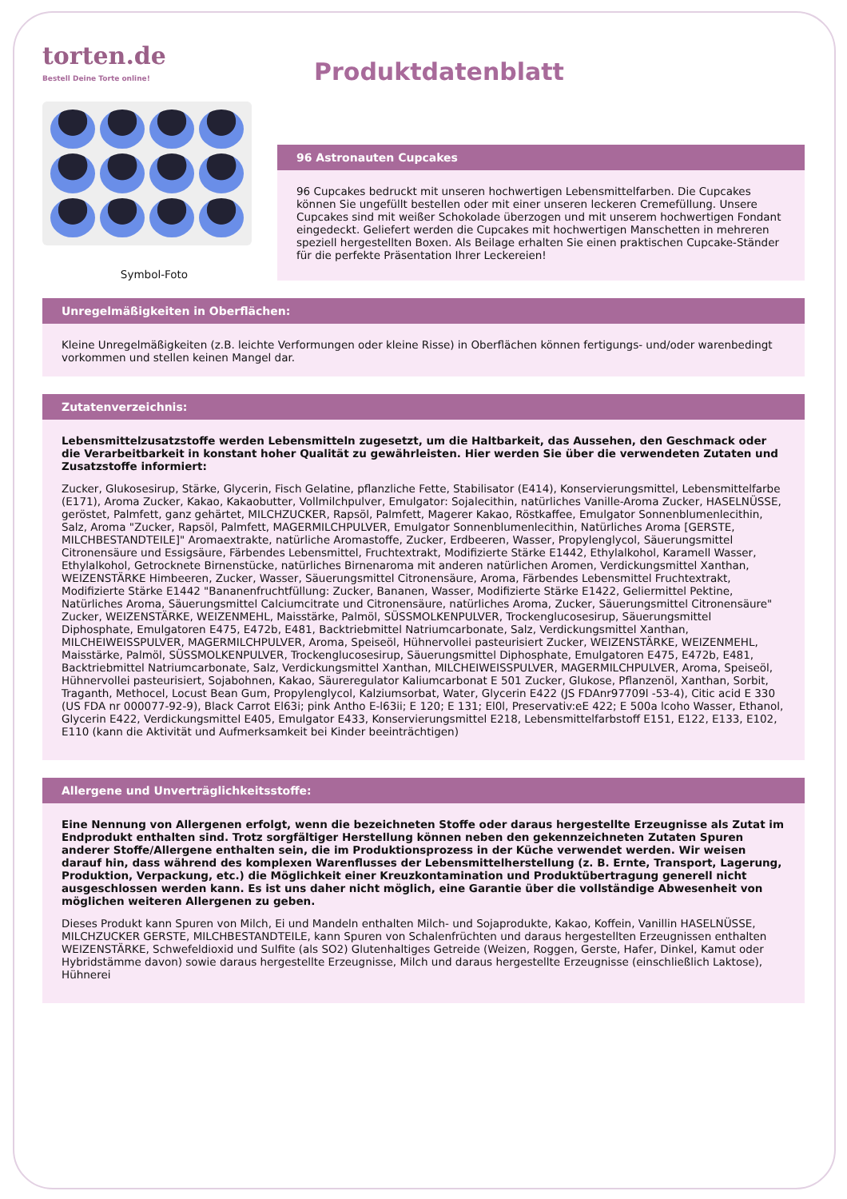torten.de
Bestell Deine Torte online!
Produktdatenblatt
Symbol-Foto
96 Astronauten Cupcakes
96 Cupcakes bedruckt mit unseren hochwertigen Lebensmittelfarben. Die Cupcakes können Sie ungefüllt bestellen oder mit einer unseren leckeren Cremefüllung. Unsere Cupcakes sind mit weißer Schokolade überzogen und mit unserem hochwertigen Fondant eingedeckt. Geliefert werden die Cupcakes mit hochwertigen Manschetten in mehreren speziell hergestellten Boxen. Als Beilage erhalten Sie einen praktischen Cupcake-Ständer für die perfekte Präsentation Ihrer Leckereien!
Unregelmäßigkeiten in Oberflächen:
Kleine Unregelmäßigkeiten (z.B. leichte Verformungen oder kleine Risse) in Oberflächen können fertigungs- und/oder warenbedingt vorkommen und stellen keinen Mangel dar.
Zutatenverzeichnis:
Lebensmittelzusatzstoffe werden Lebensmitteln zugesetzt, um die Haltbarkeit, das Aussehen, den Geschmack oder die Verarbeitbarkeit in konstant hoher Qualität zu gewährleisten. Hier werden Sie über die verwendeten Zutaten und Zusatzstoffe informiert:
Zucker, Glukosesirup, Stärke, Glycerin, Fisch Gelatine, pflanzliche Fette, Stabilisator (E414), Konservierungsmittel, Lebensmittelfarbe (E171), Aroma Zucker, Kakao, Kakaobutter, Vollmilchpulver, Emulgator: Sojalecithin, natürliches Vanille-Aroma Zucker, HASELNÜSSE, geröstet, Palmfett, ganz gehärtet, MILCHZUCKER, Rapsöl, Palmfett, Magerer Kakao, Röstkaffee, Emulgator Sonnenblumenlecithin, Salz, Aroma "Zucker, Rapsöl, Palmfett, MAGERMILCHPULVER, Emulgator Sonnenblumenlecithin, Natürliches Aroma [GERSTE, MILCHBESTANDTEILE]" Aromaextrakte, natürliche Aromastoffe, Zucker, Erdbeeren, Wasser, Propylenglycol, Säuerungsmittel Citronensäure und Essigsäure, Färbendes Lebensmittel, Fruchtextrakt, Modifizierte Stärke E1442, Ethylalkohol, Karamell Wasser, Ethylalkohol, Getrocknete Birnenstücke, natürliches Birnenaroma mit anderen natürlichen Aromen, Verdickungsmittel Xanthan, WEIZENSTÄRKE Himbeeren, Zucker, Wasser, Säuerungsmittel Citronensäure, Aroma, Färbendes Lebensmittel Fruchtextrakt, Modifizierte Stärke E1442 "Bananenfruchtfüllung: Zucker, Bananen, Wasser, Modifizierte Stärke E1422, Geliermittel Pektine, Natürliches Aroma, Säuerungsmittel Calciumcitrate und Citronensäure, natürliches Aroma, Zucker, Säuerungsmittel Citronensäure" Zucker, WEIZENSTÄRKE, WEIZENMEHL, Maisstärke, Palmöl, SÜSSMOLKENPULVER, Trockenglucosesirup, Säuerungsmittel Diphosphate, Emulgatoren E475, E472b, E481, Backtriebmittel Natriumcarbonate, Salz, Verdickungsmittel Xanthan, MILCHEIWEISSPULVER, MAGERMILCHPULVER, Aroma, Speiseöl, Hühnervollei pasteurisiert Zucker, WEIZENSTÄRKE, WEIZENMEHL, Maisstärke, Palmöl, SÜSSMOLKENPULVER, Trockenglucosesirup, Säuerungsmittel Diphosphate, Emulgatoren E475, E472b, E481, Backtriebmittel Natriumcarbonate, Salz, Verdickungsmittel Xanthan, MILCHEIWEISSPULVER, MAGERMILCHPULVER, Aroma, Speiseöl, Hühnervollei pasteurisiert, Sojabohnen, Kakao, Säureregulator Kaliumcarbonat E 501 Zucker, Glukose, Pflanzenöl, Xanthan, Sorbit, Traganth, Methocel, Locust Bean Gum, Propylenglycol, Kalziumsorbat, Water, Glycerin E422 (JS FDAnr97709l -53-4), Citic acid E 330 (US FDA nr 000077-92-9), Black Carrot El63i; pink Antho E-l63ii; E 120; E 131; El0l, Preservativ:eE 422; E 500a lcoho Wasser, Ethanol, Glycerin E422, Verdickungsmittel E405, Emulgator E433, Konservierungsmittel E218, Lebensmittelfarbstoff E151, E122, E133, E102, E110 (kann die Aktivität und Aufmerksamkeit bei Kinder beeinträchtigen)
Allergene und Unverträglichkeitsstoffe:
Eine Nennung von Allergenen erfolgt, wenn die bezeichneten Stoffe oder daraus hergestellte Erzeugnisse als Zutat im Endprodukt enthalten sind. Trotz sorgfältiger Herstellung können neben den gekennzeichneten Zutaten Spuren anderer Stoffe/Allergene enthalten sein, die im Produktionsprozess in der Küche verwendet werden. Wir weisen darauf hin, dass während des komplexen Warenflusses der Lebensmittelherstellung (z. B. Ernte, Transport, Lagerung, Produktion, Verpackung, etc.) die Möglichkeit einer Kreuzkontamination und Produktübertragung generell nicht ausgeschlossen werden kann. Es ist uns daher nicht möglich, eine Garantie über die vollständige Abwesenheit von möglichen weiteren Allergenen zu geben.
Dieses Produkt kann Spuren von Milch, Ei und Mandeln enthalten Milch- und Sojaprodukte, Kakao, Koffein, Vanillin HASELNÜSSE, MILCHZUCKER GERSTE, MILCHBESTANDTEILE, kann Spuren von Schalenfrüchten und daraus hergestellten Erzeugnissen enthalten WEIZENSTÄRKE, Schwefeldioxid und Sulfite (als SO2) Glutenhaltiges Getreide (Weizen, Roggen, Gerste, Hafer, Dinkel, Kamut oder Hybridstämme davon) sowie daraus hergestellte Erzeugnisse, Milch und daraus hergestellte Erzeugnisse (einschließlich Laktose), Hühnerei